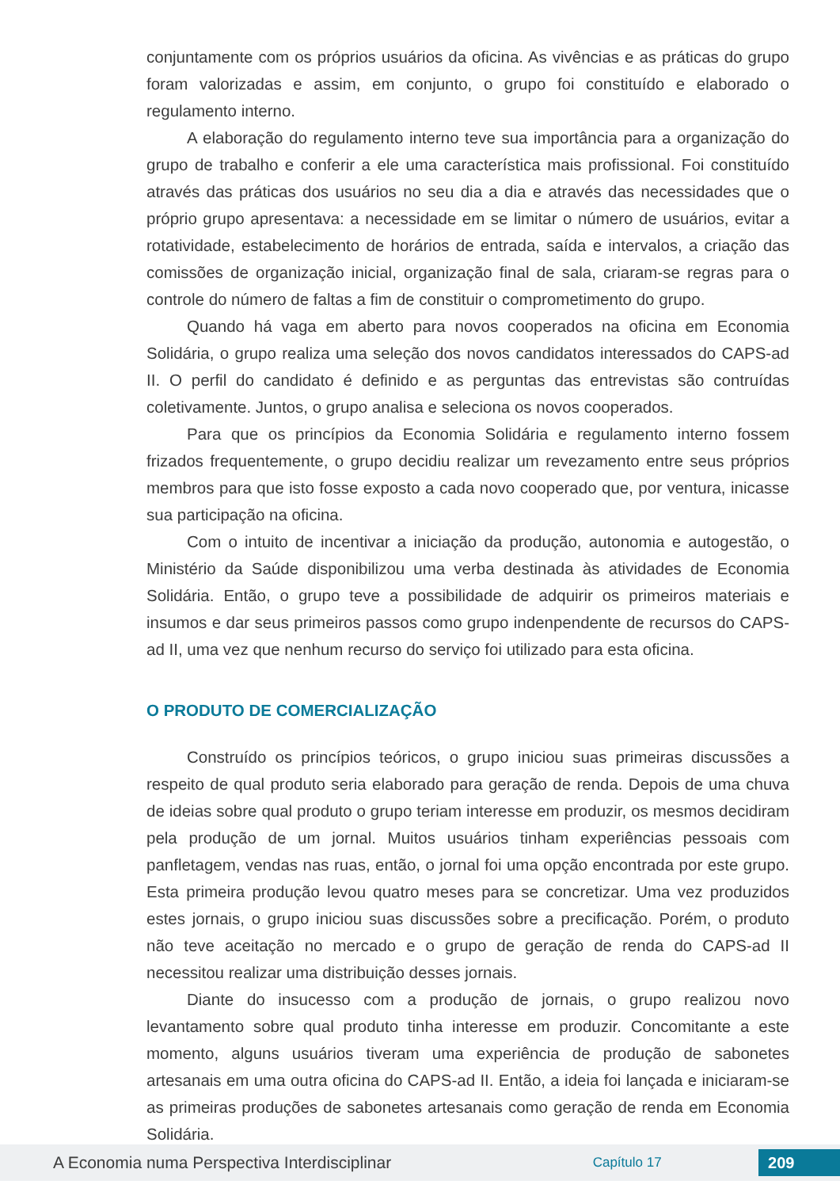conjuntamente com os próprios usuários da oficina. As vivências e as práticas do grupo foram valorizadas e assim, em conjunto, o grupo foi constituído e elaborado o regulamento interno.
A elaboração do regulamento interno teve sua importância para a organização do grupo de trabalho e conferir a ele uma característica mais profissional. Foi constituído através das práticas dos usuários no seu dia a dia e através das necessidades que o próprio grupo apresentava: a necessidade em se limitar o número de usuários, evitar a rotatividade, estabelecimento de horários de entrada, saída e intervalos, a criação das comissões de organização inicial, organização final de sala, criaram-se regras para o controle do número de faltas a fim de constituir o comprometimento do grupo.
Quando há vaga em aberto para novos cooperados na oficina em Economia Solidária, o grupo realiza uma seleção dos novos candidatos interessados do CAPS-ad II. O perfil do candidato é definido e as perguntas das entrevistas são contruídas coletivamente. Juntos, o grupo analisa e seleciona os novos cooperados.
Para que os princípios da Economia Solidária e regulamento interno fossem frizados frequentemente, o grupo decidiu realizar um revezamento entre seus próprios membros para que isto fosse exposto a cada novo cooperado que, por ventura, inicasse sua participação na oficina.
Com o intuito de incentivar a iniciação da produção, autonomia e autogestão, o Ministério da Saúde disponibilizou uma verba destinada às atividades de Economia Solidária. Então, o grupo teve a possibilidade de adquirir os primeiros materiais e insumos e dar seus primeiros passos como grupo indenpendente de recursos do CAPS-ad II, uma vez que nenhum recurso do serviço foi utilizado para esta oficina.
O PRODUTO DE COMERCIALIZAÇÃO
Construído os princípios teóricos, o grupo iniciou suas primeiras discussões a respeito de qual produto seria elaborado para geração de renda. Depois de uma chuva de ideias sobre qual produto o grupo teriam interesse em produzir, os mesmos decidiram pela produção de um jornal. Muitos usuários tinham experiências pessoais com panfletagem, vendas nas ruas, então, o jornal foi uma opção encontrada por este grupo. Esta primeira produção levou quatro meses para se concretizar. Uma vez produzidos estes jornais, o grupo iniciou suas discussões sobre a precificação. Porém, o produto não teve aceitação no mercado e o grupo de geração de renda do CAPS-ad II necessitou realizar uma distribuição desses jornais.
Diante do insucesso com a produção de jornais, o grupo realizou novo levantamento sobre qual produto tinha interesse em produzir. Concomitante a este momento, alguns usuários tiveram uma experiência de produção de sabonetes artesanais em uma outra oficina do CAPS-ad II. Então, a ideia foi lançada e iniciaram-se as primeiras produções de sabonetes artesanais como geração de renda em Economia Solidária.
A Economia numa Perspectiva Interdisciplinar Capítulo 17 209